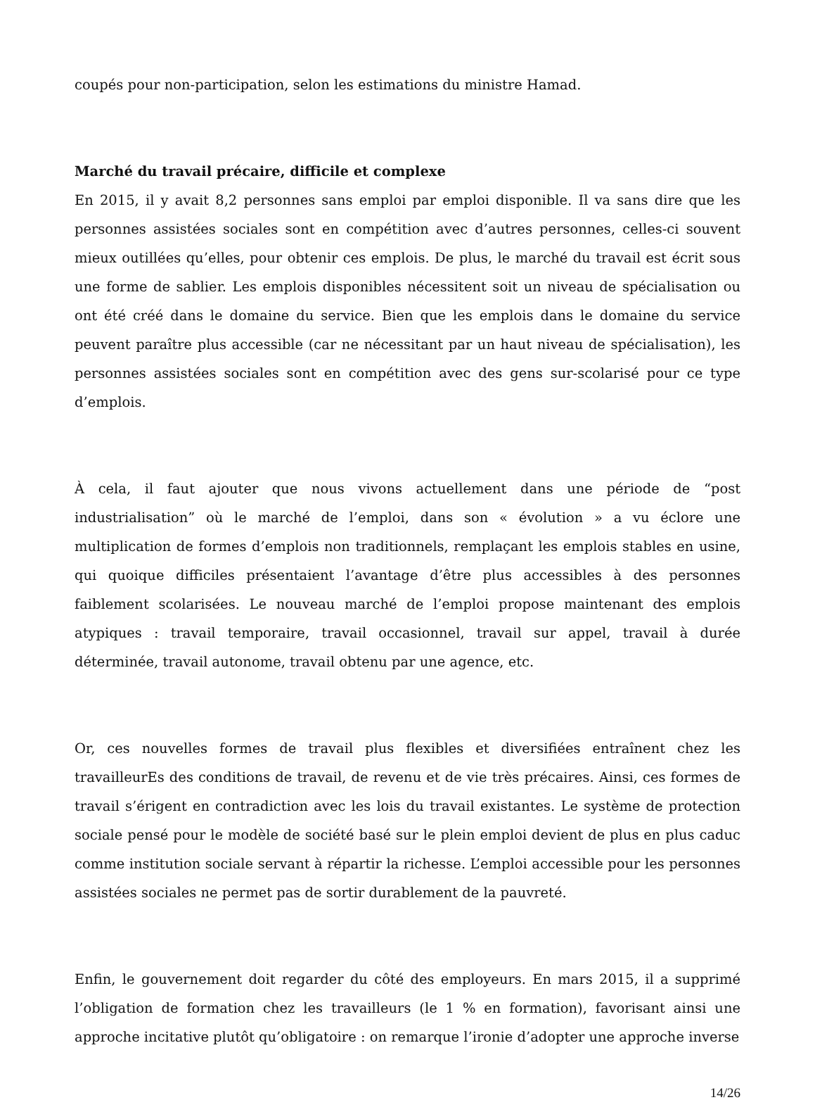coupés pour non-participation, selon les estimations du ministre Hamad.
Marché du travail précaire, difficile et complexe
En 2015, il y avait 8,2 personnes sans emploi par emploi disponible. Il va sans dire que les personnes assistées sociales sont en compétition avec d’autres personnes, celles-ci souvent mieux outillées qu’elles, pour obtenir ces emplois. De plus, le marché du travail est écrit sous une forme de sablier. Les emplois disponibles nécessitent soit un niveau de spécialisation ou ont été créé dans le domaine du service. Bien que les emplois dans le domaine du service peuvent paraître plus accessible (car ne nécessitant par un haut niveau de spécialisation), les personnes assistées sociales sont en compétition avec des gens sur-scolarisé pour ce type d’emplois.
À cela, il faut ajouter que nous vivons actuellement dans une période de “post industrialisation” où le marché de l’emploi, dans son « évolution » a vu éclore une multiplication de formes d’emplois non traditionnels, remplaçant les emplois stables en usine, qui quoique difficiles présentaient l’avantage d’être plus accessibles à des personnes faiblement scolarisées. Le nouveau marché de l’emploi propose maintenant des emplois atypiques : travail temporaire, travail occasionnel, travail sur appel, travail à durée déterminée, travail autonome, travail obtenu par une agence, etc.
Or, ces nouvelles formes de travail plus flexibles et diversifiées entraînent chez les travailleurEs des conditions de travail, de revenu et de vie très précaires. Ainsi, ces formes de travail s’érigent en contradiction avec les lois du travail existantes. Le système de protection sociale pensé pour le modèle de société basé sur le plein emploi devient de plus en plus caduc comme institution sociale servant à répartir la richesse. L’emploi accessible pour les personnes assistées sociales ne permet pas de sortir durablement de la pauvreté.
Enfin, le gouvernement doit regarder du côté des employeurs. En mars 2015, il a supprimé l’obligation de formation chez les travailleurs (le 1 % en formation), favorisant ainsi une approche incitative plutôt qu’obligatoire : on remarque l’ironie d’adopter une approche inverse
14/26